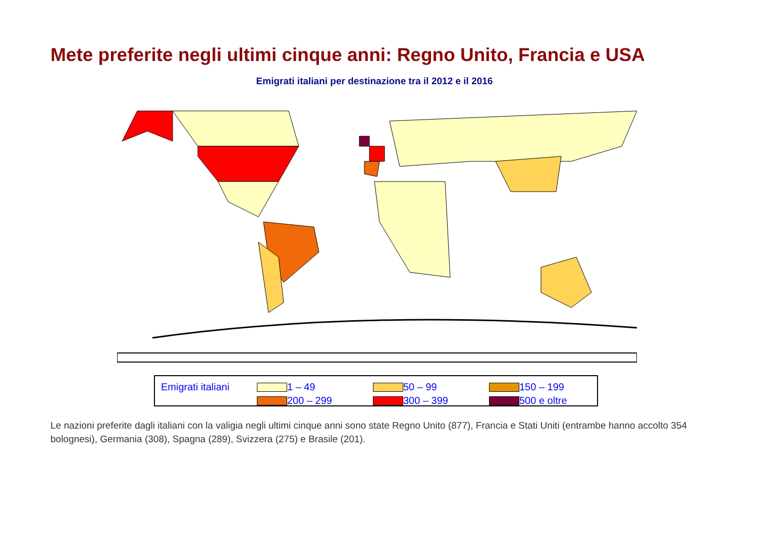Mete preferite negli ultimi cinque anni: Regno Unito, Francia e USA
Emigrati italiani per destinazione tra il 2012 e il 2016
Emigrati italiani
1 – 49
50 – 99
150 – 199
200 – 299
300 – 399
500 e oltre
Le nazioni preferite dagli italiani con la valigia negli ultimi cinque anni sono state Regno Unito (877), Francia e Stati Uniti (entrambe hanno accolto 354 bolognesi), Germania (308), Spagna (289), Svizzera (275) e Brasile (201).